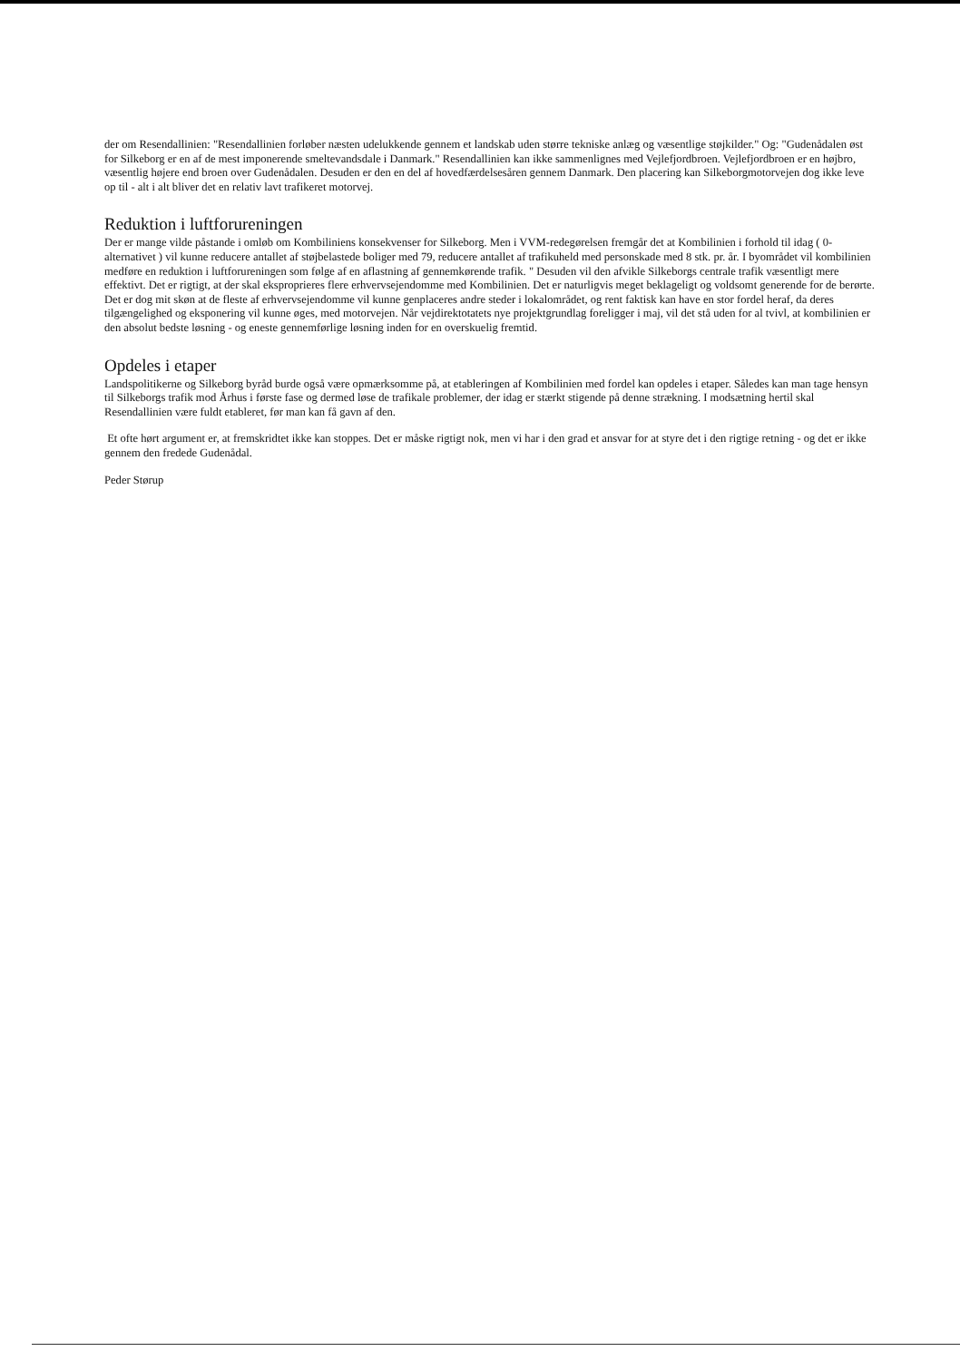der om Resendallinien: "Resendallinien forløber næsten udelukkende gennem et landskab uden større tekniske anlæg og væsentlige støjkilder." Og: "Gudenådalen øst for Silkeborg er en af de mest imponerende smeltevandsdale i Danmark." Resendallinien kan ikke sammenlignes med Vejlefjordbroen. Vejlefjordbroen er en højbro, væsentlig højere end broen over Gudenådalen. Desuden er den en del af hovedfærdelsesåren gennem Danmark. Den placering kan Silkeborgmotorvejen dog ikke leve op til - alt i alt bliver det en relativ lavt trafikeret motorvej.
Reduktion i luftforureningen
Der er mange vilde påstande i omløb om Kombiliniens konsekvenser for Silkeborg. Men i VVM-redegørelsen fremgår det at Kombilinien i forhold til idag ( 0-alternativet ) vil kunne reducere antallet af støjbelastede boliger med 79, reducere antallet af trafikuheld med personskade med 8 stk. pr. år. I byområdet vil kombilinien medføre en reduktion i luftforureningen som følge af en aflastning af gennemkørende trafik. " Desuden vil den afvikle Silkeborgs centrale trafik væsentligt mere effektivt. Det er rigtigt, at der skal eksproprieres flere erhvervsejendomme med Kombilinien. Det er naturligvis meget beklageligt og voldsomt generende for de berørte. Det er dog mit skøn at de fleste af erhvervsejendomme vil kunne genplaceres andre steder i lokalområdet, og rent faktisk kan have en stor fordel heraf, da deres tilgængelighed og eksponering vil kunne øges, med motorvejen. Når vejdirektotatets nye projektgrundlag foreligger i maj, vil det stå uden for al tvivl, at kombilinien er den absolut bedste løsning - og eneste gennemførlige løsning inden for en overskuelig fremtid.
Opdeles i etaper
Landspolitikerne og Silkeborg byråd burde også være opmærksomme på, at etableringen af Kombilinien med fordel kan opdeles i etaper. Således kan man tage hensyn til Silkeborgs trafik mod Århus i første fase og dermed løse de trafikale problemer, der idag er stærkt stigende på denne strækning. I modsætning hertil skal Resendallinien være fuldt etableret, før man kan få gavn af den.
Et ofte hørt argument er, at fremskridtet ikke kan stoppes. Det er måske rigtigt nok, men vi har i den grad et ansvar for at styre det i den rigtige retning - og det er ikke gennem den fredede Gudenådal.
Peder Størup